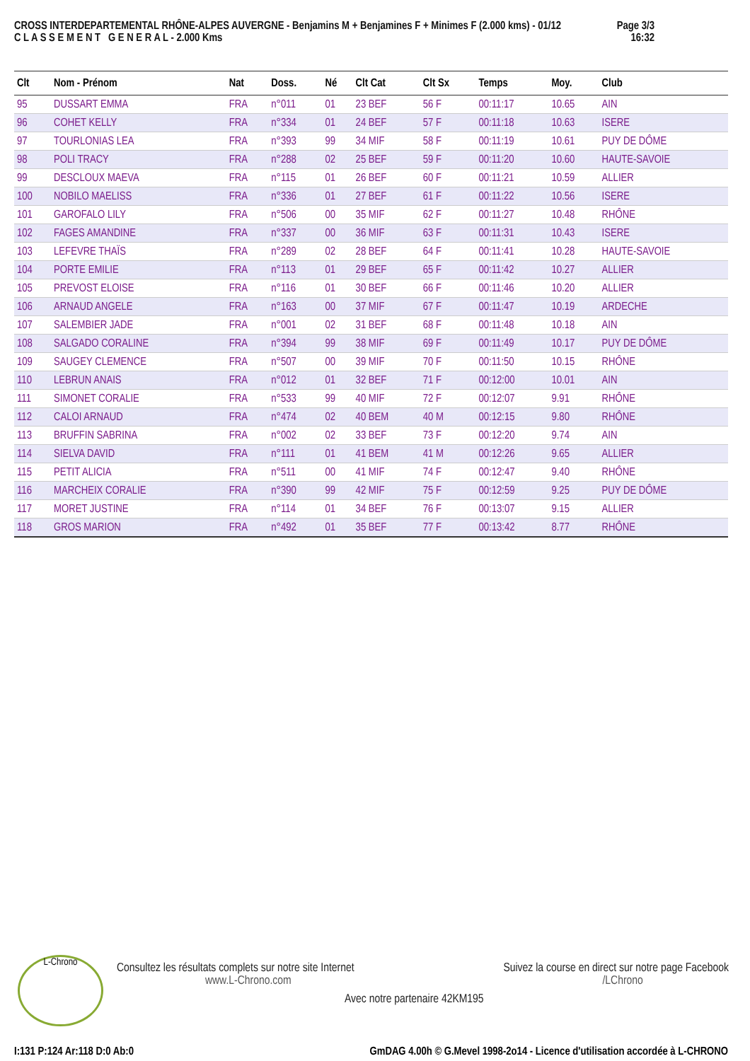Page 3/3
16:32
CROSS INTERDEPARTEMENTAL RHÔNE-ALPES AUVERGNE - Benjamins M + Benjamines F + Minimes F (2.000 kms) - 01/12
C L A S S E M E N T G E N E R A L - 2.000 Kms
| Clt | Nom - Prénom | Nat | Doss. | Né | Clt Cat | Clt Sx | Temps | Moy. | Club |
| --- | --- | --- | --- | --- | --- | --- | --- | --- | --- |
| 95 | DUSSART EMMA | FRA | n°011 | 01 | 23 BEF | 56 F | 00:11:17 | 10.65 | AIN |
| 96 | COHET KELLY | FRA | n°334 | 01 | 24 BEF | 57 F | 00:11:18 | 10.63 | ISERE |
| 97 | TOURLONIAS LEA | FRA | n°393 | 99 | 34 MIF | 58 F | 00:11:19 | 10.61 | PUY DE DÔME |
| 98 | POLI TRACY | FRA | n°288 | 02 | 25 BEF | 59 F | 00:11:20 | 10.60 | HAUTE-SAVOIE |
| 99 | DESCLOUX MAEVA | FRA | n°115 | 01 | 26 BEF | 60 F | 00:11:21 | 10.59 | ALLIER |
| 100 | NOBILO MAELISS | FRA | n°336 | 01 | 27 BEF | 61 F | 00:11:22 | 10.56 | ISERE |
| 101 | GAROFALO LILY | FRA | n°506 | 00 | 35 MIF | 62 F | 00:11:27 | 10.48 | RHÔNE |
| 102 | FAGES AMANDINE | FRA | n°337 | 00 | 36 MIF | 63 F | 00:11:31 | 10.43 | ISERE |
| 103 | LEFEVRE THAÏS | FRA | n°289 | 02 | 28 BEF | 64 F | 00:11:41 | 10.28 | HAUTE-SAVOIE |
| 104 | PORTE EMILIE | FRA | n°113 | 01 | 29 BEF | 65 F | 00:11:42 | 10.27 | ALLIER |
| 105 | PREVOST ELOISE | FRA | n°116 | 01 | 30 BEF | 66 F | 00:11:46 | 10.20 | ALLIER |
| 106 | ARNAUD ANGELE | FRA | n°163 | 00 | 37 MIF | 67 F | 00:11:47 | 10.19 | ARDECHE |
| 107 | SALEMBIER JADE | FRA | n°001 | 02 | 31 BEF | 68 F | 00:11:48 | 10.18 | AIN |
| 108 | SALGADO CORALINE | FRA | n°394 | 99 | 38 MIF | 69 F | 00:11:49 | 10.17 | PUY DE DÔME |
| 109 | SAUGEY CLEMENCE | FRA | n°507 | 00 | 39 MIF | 70 F | 00:11:50 | 10.15 | RHÔNE |
| 110 | LEBRUN ANAIS | FRA | n°012 | 01 | 32 BEF | 71 F | 00:12:00 | 10.01 | AIN |
| 111 | SIMONET CORALIE | FRA | n°533 | 99 | 40 MIF | 72 F | 00:12:07 | 9.91 | RHÔNE |
| 112 | CALOI ARNAUD | FRA | n°474 | 02 | 40 BEM | 40 M | 00:12:15 | 9.80 | RHÔNE |
| 113 | BRUFFIN SABRINA | FRA | n°002 | 02 | 33 BEF | 73 F | 00:12:20 | 9.74 | AIN |
| 114 | SIELVA DAVID | FRA | n°111 | 01 | 41 BEM | 41 M | 00:12:26 | 9.65 | ALLIER |
| 115 | PETIT ALICIA | FRA | n°511 | 00 | 41 MIF | 74 F | 00:12:47 | 9.40 | RHÔNE |
| 116 | MARCHEIX CORALIE | FRA | n°390 | 99 | 42 MIF | 75 F | 00:12:59 | 9.25 | PUY DE DÔME |
| 117 | MORET JUSTINE | FRA | n°114 | 01 | 34 BEF | 76 F | 00:13:07 | 9.15 | ALLIER |
| 118 | GROS MARION | FRA | n°492 | 01 | 35 BEF | 77 F | 00:13:42 | 8.77 | RHÔNE |
L-Chrono
Consultez les résultats complets sur notre site Internet
www.L-Chrono.com
Suivez la course en direct sur notre page Facebook
/LChrono
Avec notre partenaire 42KM195
GmDAG 4.00h © G.Mevel 1998-2o14 - Licence d'utilisation accordée à L-CHRONO I:131 P:124 Ar:118 D:0 Ab:0